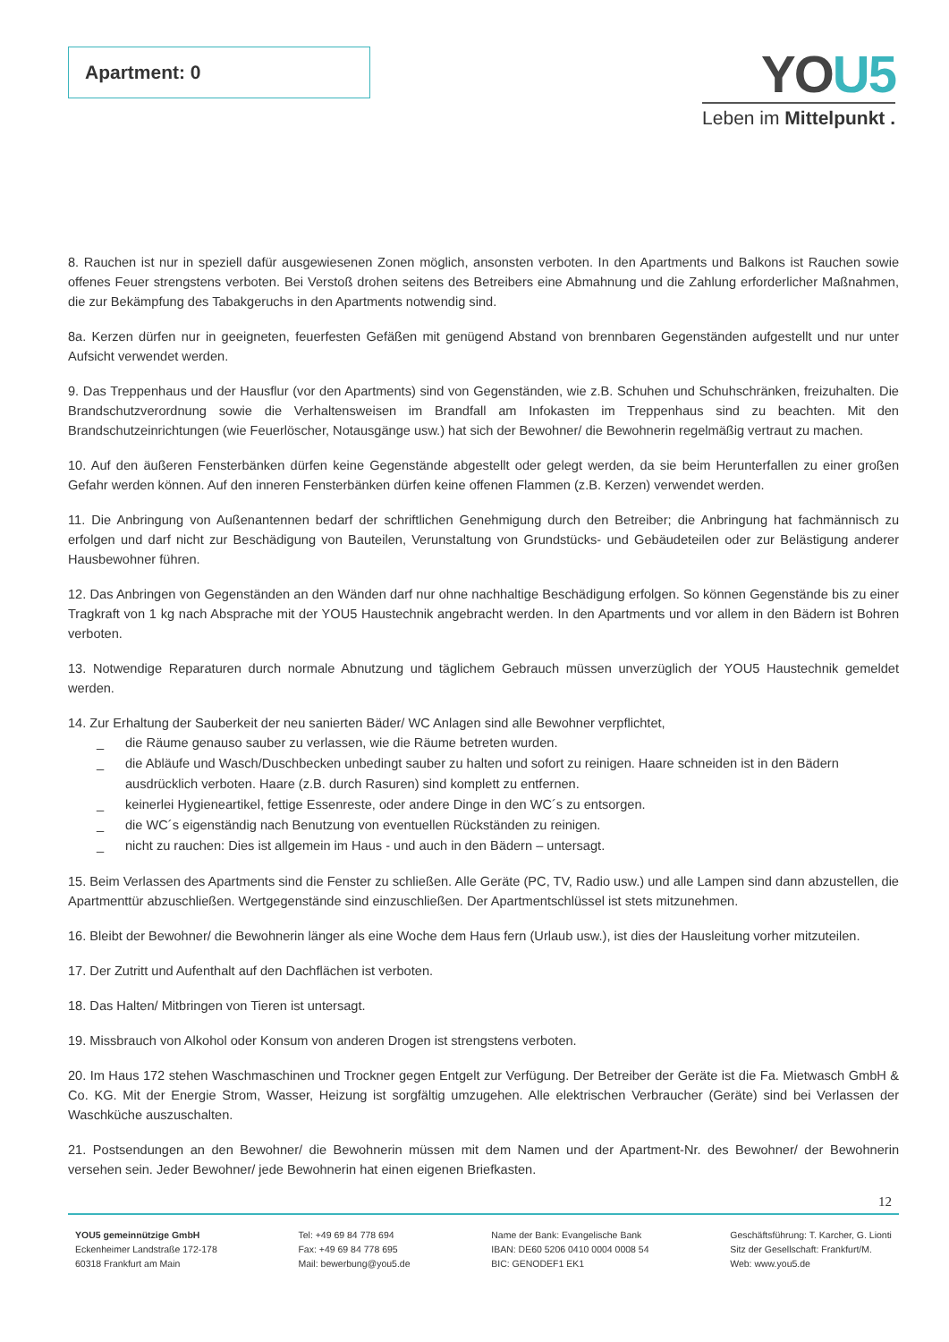Apartment: 0
YOU5
Leben im Mittelpunkt .
8. Rauchen ist nur in speziell dafür ausgewiesenen Zonen möglich, ansonsten verboten. In den Apartments und Balkons ist Rauchen sowie offenes Feuer strengstens verboten. Bei Verstoß drohen seitens des Betreibers eine Abmahnung und die Zahlung erforderlicher Maßnahmen, die zur Bekämpfung des Tabakgeruchs in den Apartments notwendig sind.
8a. Kerzen dürfen nur in geeigneten, feuerfesten Gefäßen mit genügend Abstand von brennbaren Gegenständen aufgestellt und nur unter Aufsicht verwendet werden.
9. Das Treppenhaus und der Hausflur (vor den Apartments) sind von Gegenständen, wie z.B. Schuhen und Schuhschränken, freizuhalten. Die Brandschutzverordnung sowie die Verhaltensweisen im Brandfall am Infokasten im Treppenhaus sind zu beachten. Mit den Brandschutzeinrichtungen (wie Feuerlöscher, Notausgänge usw.) hat sich der Bewohner/ die Bewohnerin regelmäßig vertraut zu machen.
10. Auf den äußeren Fensterbänken dürfen keine Gegenstände abgestellt oder gelegt werden, da sie beim Herunterfallen zu einer großen Gefahr werden können. Auf den inneren Fensterbänken dürfen keine offenen Flammen (z.B. Kerzen) verwendet werden.
11. Die Anbringung von Außenantennen bedarf der schriftlichen Genehmigung durch den Betreiber; die Anbringung hat fachmännisch zu erfolgen und darf nicht zur Beschädigung von Bauteilen, Verunstaltung von Grundstücks- und Gebäudeteilen oder zur Belästigung anderer Hausbewohner führen.
12. Das Anbringen von Gegenständen an den Wänden darf nur ohne nachhaltige Beschädigung erfolgen. So können Gegenstände bis zu einer Tragkraft von 1 kg nach Absprache mit der YOU5 Haustechnik angebracht werden. In den Apartments und vor allem in den Bädern ist Bohren verboten.
13. Notwendige Reparaturen durch normale Abnutzung und täglichem Gebrauch müssen unverzüglich der YOU5 Haustechnik gemeldet werden.
14. Zur Erhaltung der Sauberkeit der neu sanierten Bäder/ WC Anlagen sind alle Bewohner verpflichtet,
_ die Räume genauso sauber zu verlassen, wie die Räume betreten wurden.
_ die Abläufe und Wasch/Duschbecken unbedingt sauber zu halten und sofort zu reinigen. Haare schneiden ist in den Bädern ausdrücklich verboten. Haare (z.B. durch Rasuren) sind komplett zu entfernen.
_ keinerlei Hygieneartikel, fettige Essenreste, oder andere Dinge in den WC´s zu entsorgen.
_ die WC´s eigenständig nach Benutzung von eventuellen Rückständen zu reinigen.
_ nicht zu rauchen: Dies ist allgemein im Haus - und auch in den Bädern – untersagt.
15. Beim Verlassen des Apartments sind die Fenster zu schließen. Alle Geräte (PC, TV, Radio usw.) und alle Lampen sind dann abzustellen, die Apartmenttür abzuschließen. Wertgegenstände sind einzuschließen. Der Apartmentschlüssel ist stets mitzunehmen.
16. Bleibt der Bewohner/ die Bewohnerin länger als eine Woche dem Haus fern (Urlaub usw.), ist dies der Hausleitung vorher mitzuteilen.
17. Der Zutritt und Aufenthalt auf den Dachflächen ist verboten.
18. Das Halten/ Mitbringen von Tieren ist untersagt.
19. Missbrauch von Alkohol oder Konsum von anderen Drogen ist strengstens verboten.
20. Im Haus 172 stehen Waschmaschinen und Trockner gegen Entgelt zur Verfügung. Der Betreiber der Geräte ist die Fa. Mietwasch GmbH & Co. KG. Mit der Energie Strom, Wasser, Heizung ist sorgfältig umzugehen. Alle elektrischen Verbraucher (Geräte) sind bei Verlassen der Waschküche auszuschalten.
21. Postsendungen an den Bewohner/ die Bewohnerin müssen mit dem Namen und der Apartment-Nr. des Bewohner/ der Bewohnerin versehen sein. Jeder Bewohner/ jede Bewohnerin hat einen eigenen Briefkasten.
12
YOU5 gemeinnützige GmbH
Eckenheimer Landstraße 172-178
60318 Frankfurt am Main
Tel: +49 69 84 778 694
Fax: +49 69 84 778 695
Mail: bewerbung@you5.de
Name der Bank: Evangelische Bank
IBAN: DE60 5206 0410 0004 0008 54
BIC: GENODEF1 EK1
Geschäftsführung: T. Karcher, G. Lionti
Sitz der Gesellschaft: Frankfurt/M.
Web: www.you5.de